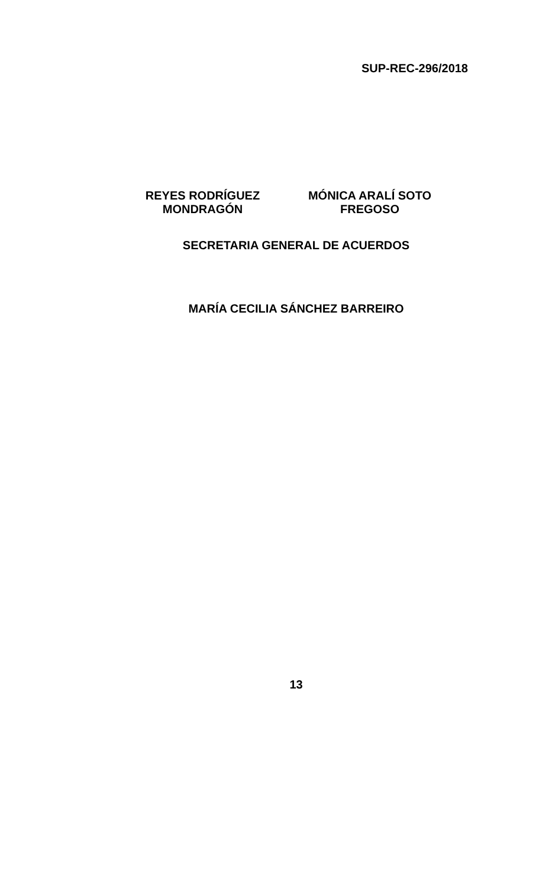SUP-REC-296/2018
REYES RODRÍGUEZ
MONDRAGÓN
MÓNICA ARALÍ SOTO
FREGOSO
SECRETARIA GENERAL DE ACUERDOS
MARÍA CECILIA SÁNCHEZ BARREIRO
13